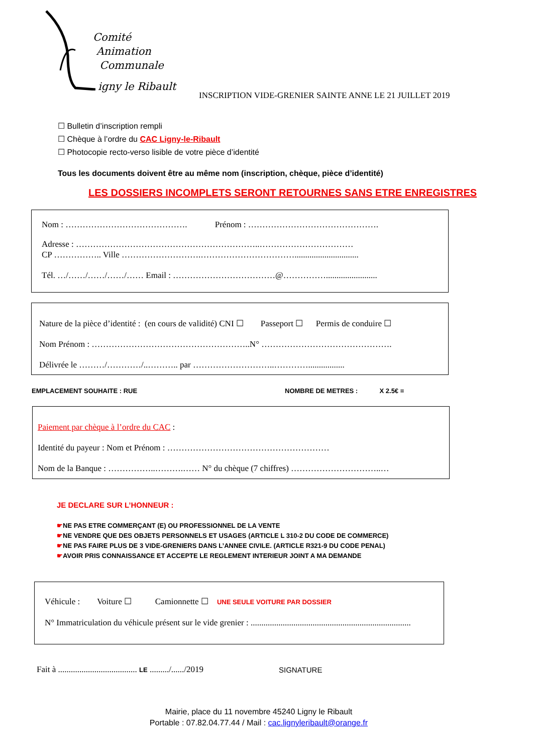Comité
Animation
Communale
igny le Ribault
INSCRIPTION VIDE-GRENIER SAINTE ANNE LE 21 JUILLET 2019
☐ Bulletin d’inscription rempli
☐ Chèque à l’ordre du CAC Ligny-le-Ribault
☐ Photocopie recto-verso lisible de votre pièce d’identité
Tous les documents doivent être au même nom (inscription, chèque, pièce d’identité)
LES DOSSIERS INCOMPLETS SERONT RETOURNES SANS ETRE ENREGISTRES
Nom : ……………………………………. Prénom : ……………………………………….
Adresse : ………………………………………………………..……………………………
CP …………….. Ville ……………………….……………………………..............................
Tél. …/……/……/……/…… Email : ………………………………@……………........................
Nature de la pièce d’identité : (en cours de validité) CNI ☐ Passeport ☐ Permis de conduire ☐
Nom Prénom : ………………………………………………..N° ……………………………………….
Délivrée le ………/…………/..……….. par ………………………..………….................
EMPLACEMENT SOUHAITE : RUE
NOMBRE DE METRES : X 2.5€ =
Paiement par chèque à l’ordre du CAC :
Identité du payeur : Nom et Prénom : …………………………………………………
Nom de la Banque : ……………..……….…… N° du chèque (7 chiffres) …………………………..…
JE DECLARE SUR L’HONNEUR :
☛NE PAS ETRE COMMERÇANT (E) OU PROFESSIONNEL DE LA VENTE
☛NE VENDRE QUE DES OBJETS PERSONNELS ET USAGES (ARTICLE L 310-2 DU CODE DE COMMERCE)
☛NE PAS FAIRE PLUS DE 3 VIDE-GRENIERS DANS L’ANNEE CIVILE. (ARTICLE R321-9 DU CODE PENAL)
☛AVOIR PRIS CONNAISSANCE ET ACCEPTE LE REGLEMENT INTERIEUR JOINT A MA DEMANDE
Véhicule : Voiture ☐ Camionnette ☐ UNE SEULE VOITURE PAR DOSSIER
N° Immatriculation du véhicule présent sur le vide grenier : ...........................................................................
Fait à ..................................... LE ........./....../2019
SIGNATURE
Mairie, place du 11 novembre 45240 Ligny le Ribault
Portable : 07.82.04.77.44 / Mail : cac.lignyleribault@orange.fr